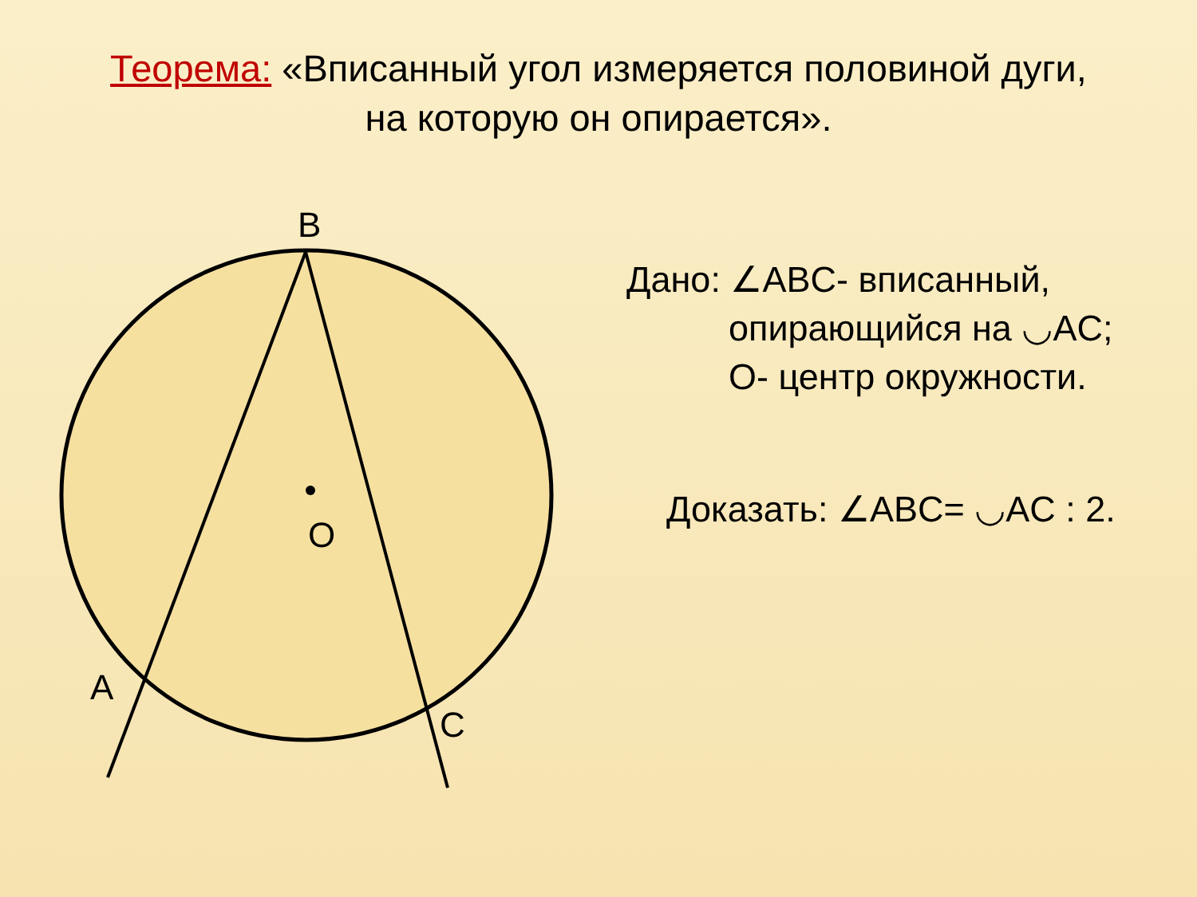Теорема: «Вписанный угол измеряется половиной дуги, на которую он опирается».
B
O
A
C
Дано: ∠ABC- вписанный,
опирающийся на ◡AC;
O- центр окружности.
Доказать: ∠ABC= ◡AC : 2.